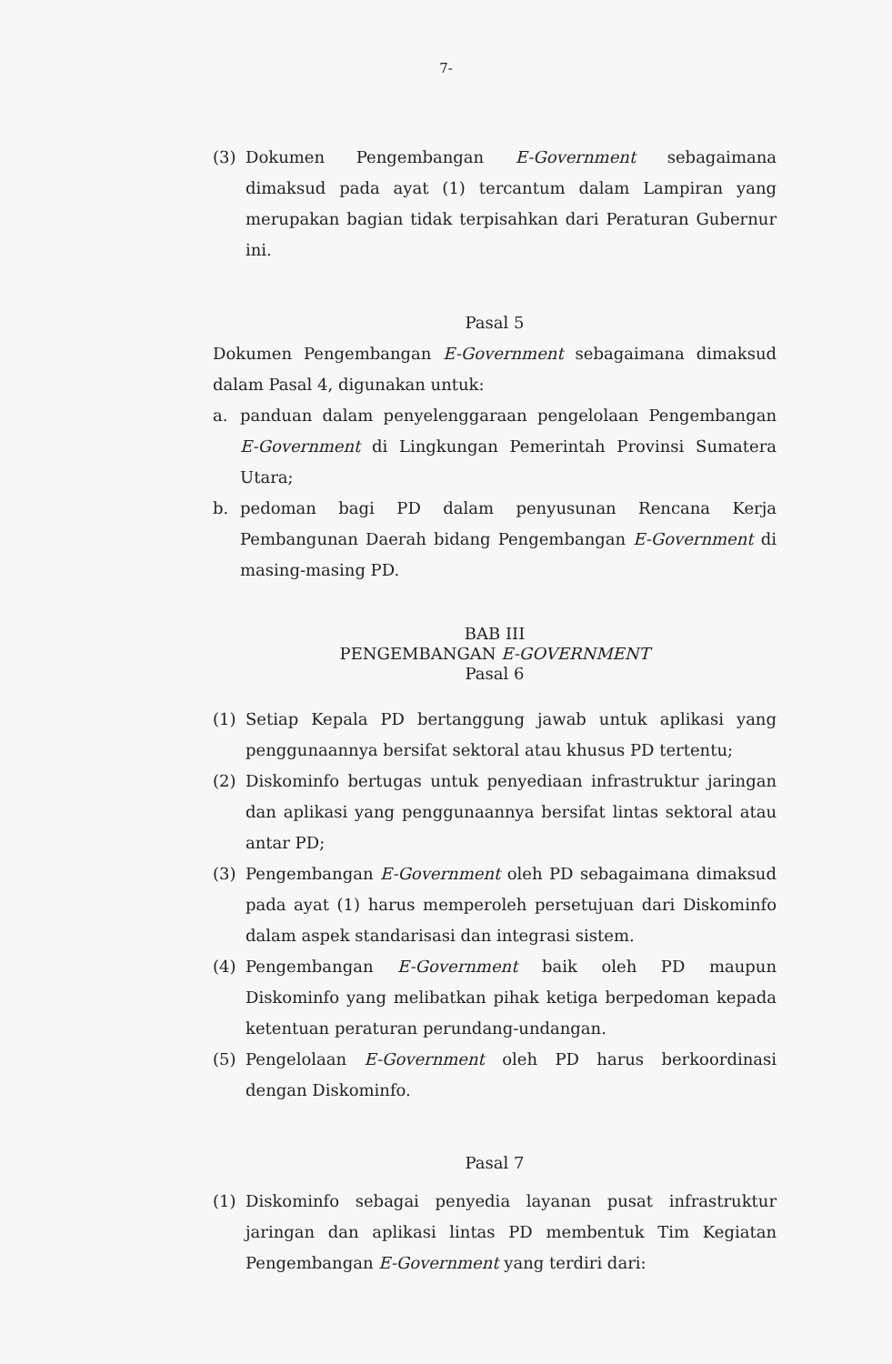7-
(3) Dokumen Pengembangan E-Government sebagaimana dimaksud pada ayat (1) tercantum dalam Lampiran yang merupakan bagian tidak terpisahkan dari Peraturan Gubernur ini.
Pasal 5
Dokumen Pengembangan E-Government sebagaimana dimaksud dalam Pasal 4, digunakan untuk:
a. panduan dalam penyelenggaraan pengelolaan Pengembangan E-Government di Lingkungan Pemerintah Provinsi Sumatera Utara;
b. pedoman bagi PD dalam penyusunan Rencana Kerja Pembangunan Daerah bidang Pengembangan E-Government di masing-masing PD.
BAB III
PENGEMBANGAN E-GOVERNMENT
Pasal 6
(1) Setiap Kepala PD bertanggung jawab untuk aplikasi yang penggunaannya bersifat sektoral atau khusus PD tertentu;
(2) Diskominfo bertugas untuk penyediaan infrastruktur jaringan dan aplikasi yang penggunaannya bersifat lintas sektoral atau antar PD;
(3) Pengembangan E-Government oleh PD sebagaimana dimaksud pada ayat (1) harus memperoleh persetujuan dari Diskominfo dalam aspek standarisasi dan integrasi sistem.
(4) Pengembangan E-Government baik oleh PD maupun Diskominfo yang melibatkan pihak ketiga berpedoman kepada ketentuan peraturan perundang-undangan.
(5) Pengelolaan E-Government oleh PD harus berkoordinasi dengan Diskominfo.
Pasal 7
(1) Diskominfo sebagai penyedia layanan pusat infrastruktur jaringan dan aplikasi lintas PD membentuk Tim Kegiatan Pengembangan E-Government yang terdiri dari: